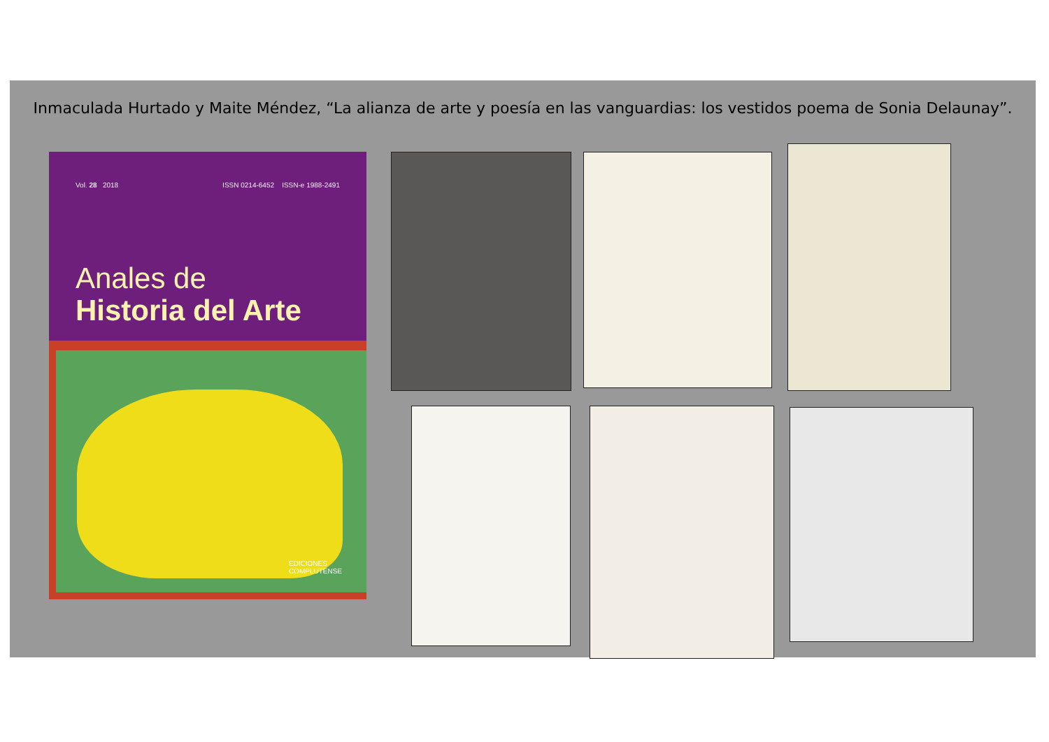Inmaculada Hurtado y Maite Méndez, “La alianza de arte y poesía en las vanguardias: los vestidos poema de Sonia Delaunay”.
Vol. 28 2018 ISSN 0214-6452 ISSN-e 1988-2491
Anales de
Historia del Arte
EDICIONES
COMPLUTENSE